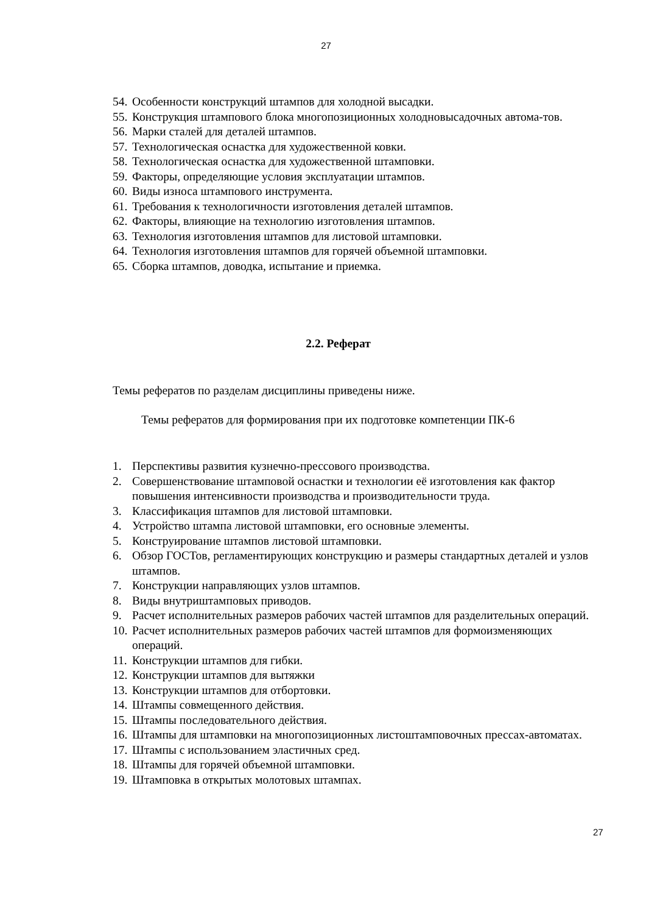27
54. Особенности конструкций штампов для холодной высадки.
55. Конструкция штампового блока многопозиционных холодновысадочных автома-тов.
56. Марки сталей для деталей штампов.
57. Технологическая оснастка для художественной ковки.
58. Технологическая оснастка для художественной штамповки.
59. Факторы, определяющие условия эксплуатации штампов.
60. Виды износа штампового инструмента.
61. Требования к технологичности изготовления деталей штампов.
62. Факторы, влияющие на технологию изготовления штампов.
63. Технология изготовления штампов для листовой штамповки.
64. Технология изготовления штампов для горячей объемной штамповки.
65. Сборка штампов, доводка, испытание и приемка.
2.2. Реферат
Темы рефератов по разделам дисциплины приведены ниже.
Темы рефератов для формирования при их подготовке компетенции ПК-6
1. Перспективы развития кузнечно-прессового производства.
2. Совершенствование штамповой оснастки и технологии её изготовления как фактор повышения интенсивности производства и производительности труда.
3. Классификация штампов для листовой штамповки.
4. Устройство штампа листовой штамповки, его основные элементы.
5. Конструирование штампов листовой штамповки.
6. Обзор ГОСТов, регламентирующих конструкцию и размеры стандартных деталей и узлов штампов.
7. Конструкции направляющих узлов штампов.
8. Виды внутриштамповых приводов.
9. Расчет исполнительных размеров рабочих частей штампов для разделительных операций.
10. Расчет исполнительных размеров рабочих частей штампов для формоизменяющих операций.
11. Конструкции штампов для гибки.
12. Конструкции штампов для вытяжки
13. Конструкции штампов для отбортовки.
14. Штампы совмещенного действия.
15. Штампы последовательного действия.
16. Штампы для штамповки на многопозиционных листоштамповочных прессах-автоматах.
17. Штампы с использованием эластичных сред.
18. Штампы для горячей объемной штамповки.
19. Штамповка в открытых молотовых штампах.
27